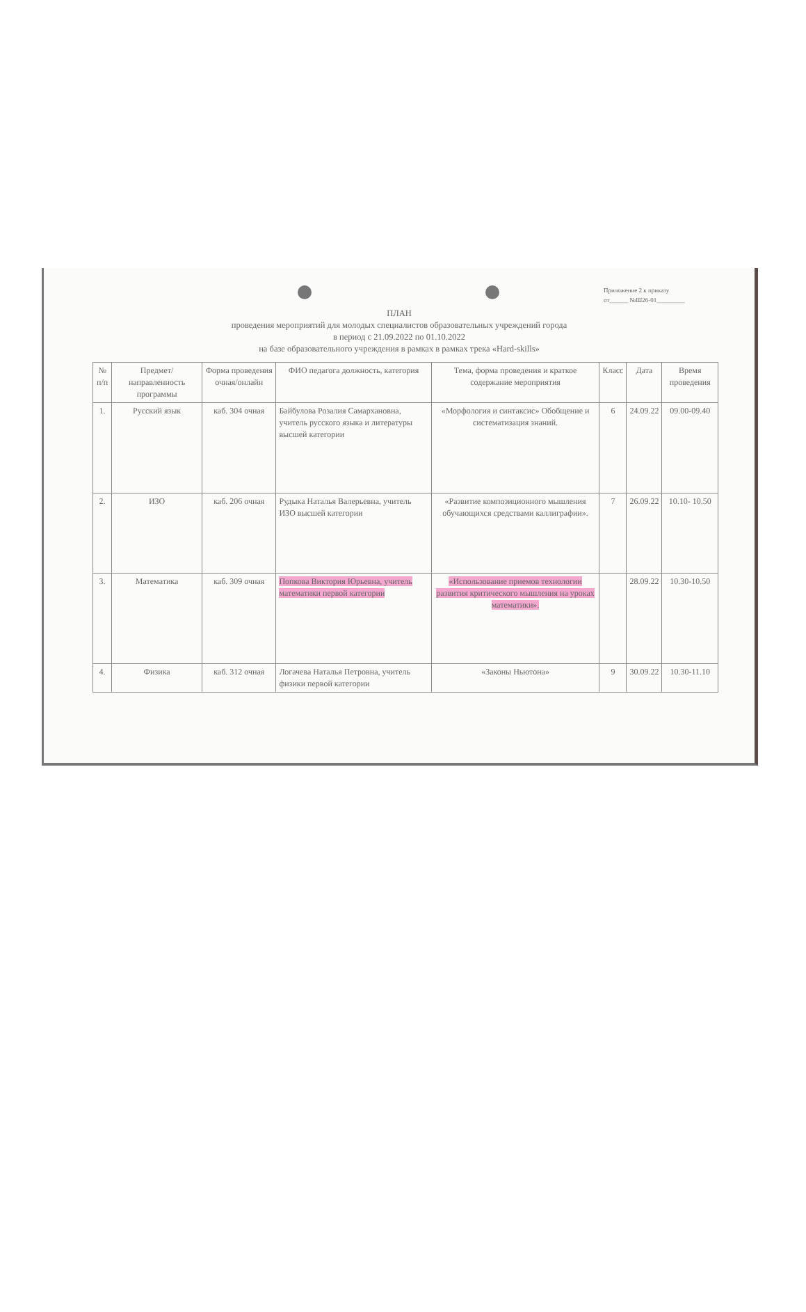Приложение 2 к приказу
от______ №Ш26-01_________
ПЛАН
проведения мероприятий для молодых специалистов образовательных учреждений города
в период с 21.09.2022 по 01.10.2022
на базе образовательного учреждения в рамках в рамках трека «Hard-skills»
| № п/п | Предмет/ направленность программы | Форма проведения очная/онлайн | ФИО педагога должность, категория | Тема, форма проведения и краткое содержание мероприятия | Класс | Дата | Время проведения |
| --- | --- | --- | --- | --- | --- | --- | --- |
| 1. | Русский язык | каб. 304 очная | Байбулова Розалия Самархановна, учитель русского языка и литературы высшей категории | «Морфология и синтаксис» Обобщение и систематизация знаний. | 6 | 24.09.22 | 09.00-09.40 |
| 2. | ИЗО | каб. 206 очная | Рудыка Наталья Валерьевна, учитель ИЗО высшей категории | «Развитие композиционного мышления обучающихся средствами каллиграфии». | 7 | 26.09.22 | 10.10- 10.50 |
| 3. | Математика | каб. 309 очная | Попкова Виктория Юрьевна, учитель математики первой категории | «Использование приемов технологии развития критического мышления на уроках математики». | | 28.09.22 | 10.30-10.50 |
| 4. | Физика | каб. 312 очная | Логачева Наталья Петровна, учитель физики первой категории | «Законы Ньютона» | 9 | 30.09.22 | 10.30-11.10 |